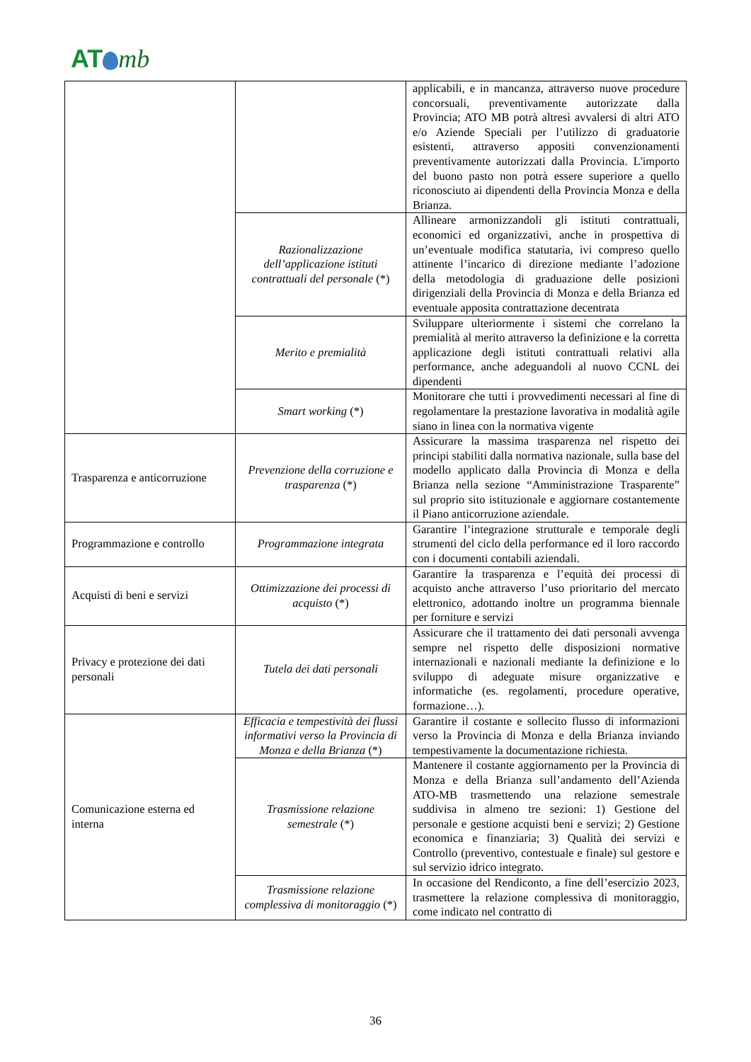AT mb
| | | applicabili, e in mancanza, attraverso nuove procedure concorsuali, preventivamente autorizzate dalla Provincia; ATO MB potrà altresì avvalersi di altri ATO e/o Aziende Speciali per l’utilizzo di graduatorie esistenti, attraverso appositi convenzionamenti preventivamente autorizzati dalla Provincia. L'importo del buono pasto non potrà essere superiore a quello riconosciuto ai dipendenti della Provincia Monza e della Brianza. |
| | Razionalizzazione dell’applicazione istituti contrattuali del personale (*) | Allineare armonizzandoli gli istituti contrattuali, economici ed organizzativi, anche in prospettiva di un’eventuale modifica statutaria, ivi compreso quello attinente l’incarico di direzione mediante l’adozione della metodologia di graduazione delle posizioni dirigenziali della Provincia di Monza e della Brianza ed eventuale apposita contrattazione decentrata |
| | Merito e premialità | Sviluppare ulteriormente i sistemi che correlano la premialità al merito attraverso la definizione e la corretta applicazione degli istituti contrattuali relativi alla performance, anche adeguandoli al nuovo CCNL dei dipendenti |
| | Smart working (*) | Monitorare che tutti i provvedimenti necessari al fine di regolamentare la prestazione lavorativa in modalità agile siano in linea con la normativa vigente |
| Trasparenza e anticorruzione | Prevenzione della corruzione e trasparenza (*) | Assicurare la massima trasparenza nel rispetto dei principi stabiliti dalla normativa nazionale, sulla base del modello applicato dalla Provincia di Monza e della Brianza nella sezione “Amministrazione Trasparente” sul proprio sito istituzionale e aggiornare costantemente il Piano anticorruzione aziendale. |
| Programmazione e controllo | Programmazione integrata | Garantire l’integrazione strutturale e temporale degli strumenti del ciclo della performance ed il loro raccordo con i documenti contabili aziendali. |
| Acquisti di beni e servizi | Ottimizzazione dei processi di acquisto (*) | Garantire la trasparenza e l’equità dei processi di acquisto anche attraverso l’uso prioritario del mercato elettronico, adottando inoltre un programma biennale per forniture e servizi |
| Privacy e protezione dei dati personali | Tutela dei dati personali | Assicurare che il trattamento dei dati personali avvenga sempre nel rispetto delle disposizioni normative internazionali e nazionali mediante la definizione e lo sviluppo di adeguate misure organizzative e informatiche (es. regolamenti, procedure operative, formazione…). |
| Comunicazione esterna ed interna | Efficacia e tempestività dei flussi informativi verso la Provincia di Monza e della Brianza (*) | Garantire il costante e sollecito flusso di informazioni verso la Provincia di Monza e della Brianza inviando tempestivamente la documentazione richiesta. |
| | Trasmissione relazione semestrale (*) | Mantenere il costante aggiornamento per la Provincia di Monza e della Brianza sull’andamento dell’Azienda ATO-MB trasmettendo una relazione semestrale suddivisa in almeno tre sezioni: 1) Gestione del personale e gestione acquisti beni e servizi; 2) Gestione economica e finanziaria; 3) Qualità dei servizi e Controllo (preventivo, contestuale e finale) sul gestore e sul servizio idrico integrato. |
| | Trasmissione relazione complessiva di monitoraggio (*) | In occasione del Rendiconto, a fine dell’esercizio 2023, trasmettere la relazione complessiva di monitoraggio, come indicato nel contratto di |
36